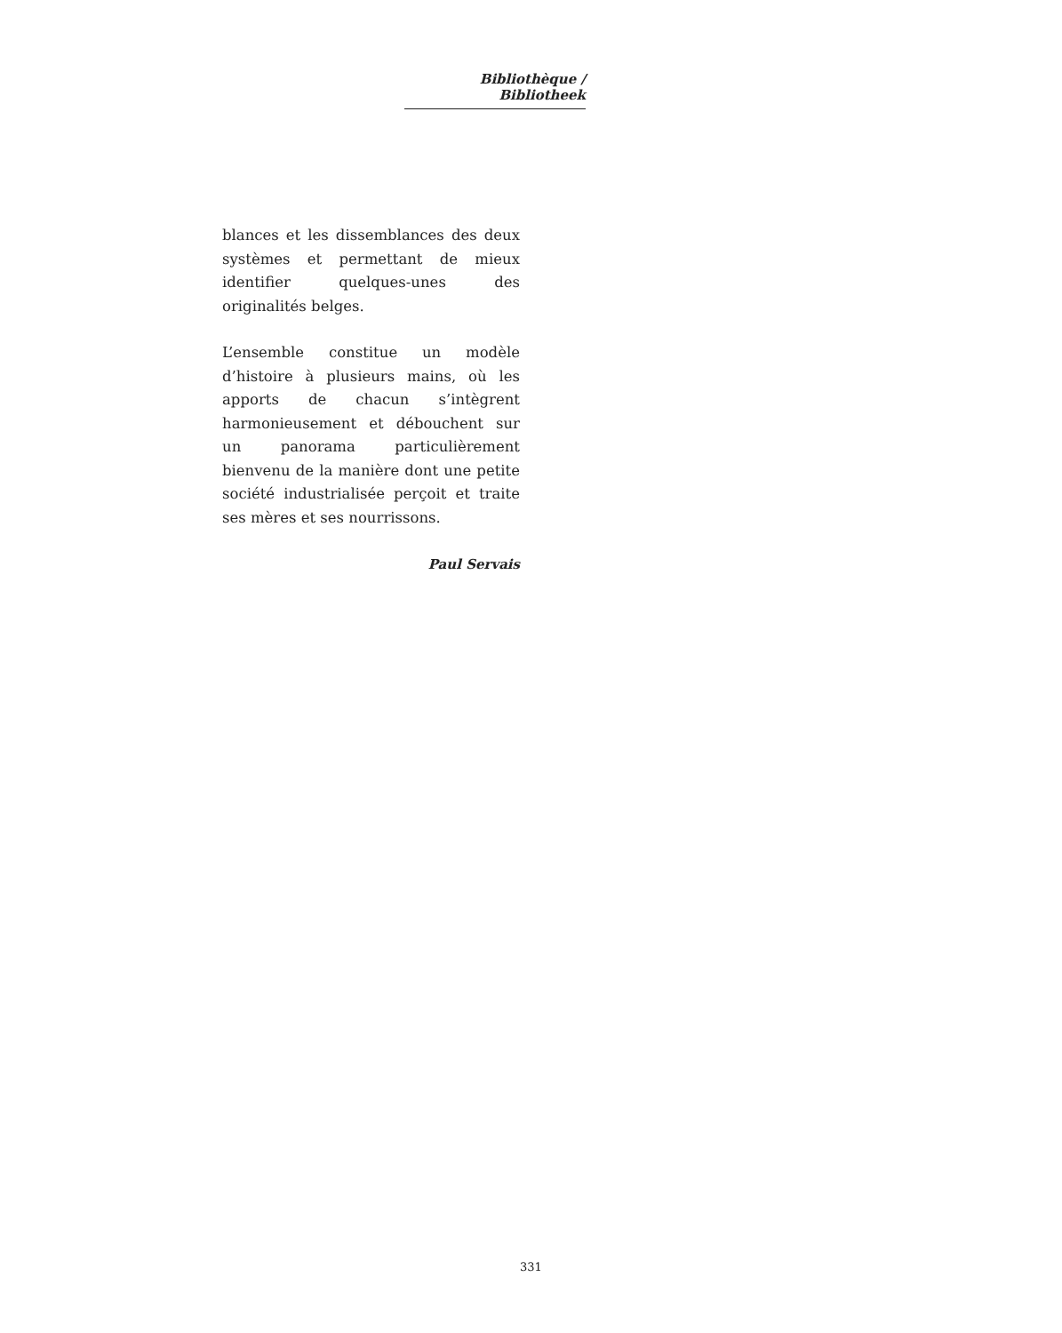Bibliothèque / Bibliotheek
blances et les dissemblances des deux systèmes et permettant de mieux identifier quelques-unes des originalités belges.
L’ensemble constitue un modèle d’histoire à plusieurs mains, où les apports de chacun s’intègrent harmonieusement et débouchent sur un panorama particulièrement bienvenu de la manière dont une petite société industrialisée perçoit et traite ses mères et ses nourrissons.
Paul Servais
331